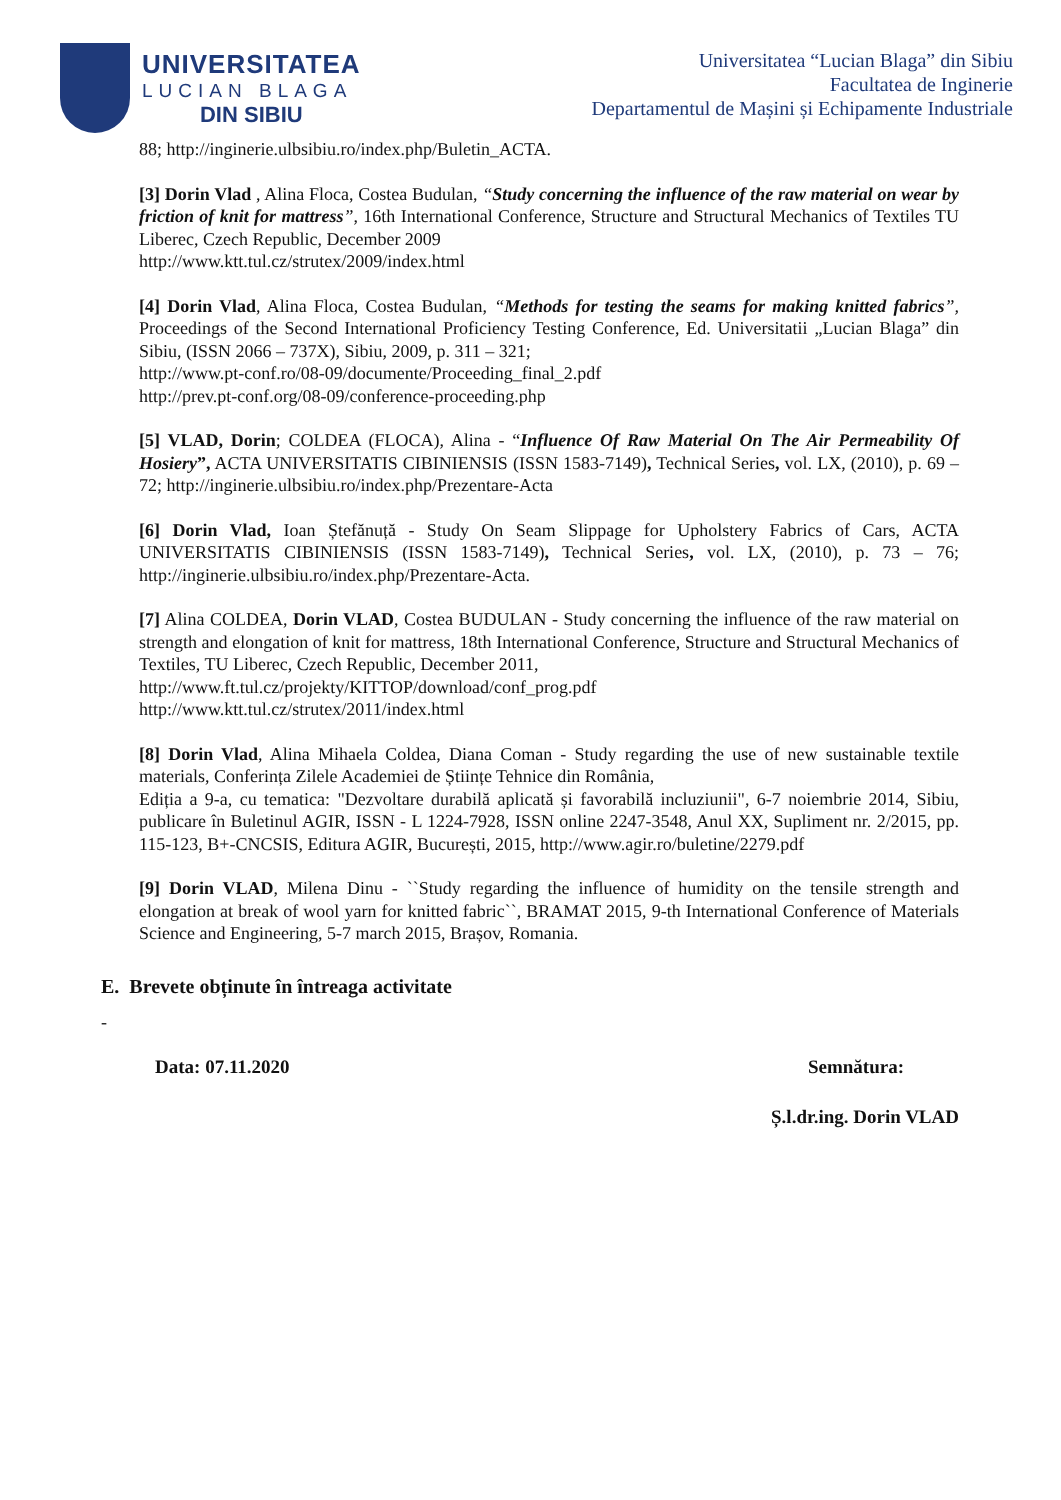UNIVERSITATEA
LUCIAN BLAGA
DIN SIBIU
Universitatea “Lucian Blaga” din Sibiu
Facultatea de Inginerie
Departamentul de Mașini și Echipamente Industriale
88; http://inginerie.ulbsibiu.ro/index.php/Buletin_ACTA.
[3] Dorin Vlad , Alina Floca, Costea Budulan, “Study concerning the influence of the raw material on wear by friction of knit for mattress”, 16th International Conference, Structure and Structural Mechanics of Textiles TU Liberec, Czech Republic, December 2009
http://www.ktt.tul.cz/strutex/2009/index.html
[4] Dorin Vlad, Alina Floca, Costea Budulan, “Methods for testing the seams for making knitted fabrics”, Proceedings of the Second International Proficiency Testing Conference, Ed. Universitatii „Lucian Blaga” din Sibiu, (ISSN 2066 – 737X), Sibiu, 2009, p. 311 – 321;
http://www.pt-conf.ro/08-09/documente/Proceeding_final_2.pdf
http://prev.pt-conf.org/08-09/conference-proceeding.php
[5] VLAD, Dorin; COLDEA (FLOCA), Alina - “Influence Of Raw Material On The Air Permeability Of Hosiery”, ACTA UNIVERSITATIS CIBINIENSIS (ISSN 1583-7149), Technical Series, vol. LX, (2010), p. 69 – 72; http://inginerie.ulbsibiu.ro/index.php/Prezentare-Acta
[6] Dorin Vlad, Ioan Ștefănuță - Study On Seam Slippage for Upholstery Fabrics of Cars, ACTA UNIVERSITATIS CIBINIENSIS (ISSN 1583-7149), Technical Series, vol. LX, (2010), p. 73 – 76; http://inginerie.ulbsibiu.ro/index.php/Prezentare-Acta.
[7] Alina COLDEA, Dorin VLAD, Costea BUDULAN - Study concerning the influence of the raw material on strength and elongation of knit for mattress, 18th International Conference, Structure and Structural Mechanics of Textiles, TU Liberec, Czech Republic, December 2011,
http://www.ft.tul.cz/projekty/KITTOP/download/conf_prog.pdf
http://www.ktt.tul.cz/strutex/2011/index.html
[8] Dorin Vlad, Alina Mihaela Coldea, Diana Coman - Study regarding the use of new sustainable textile materials, Conferința Zilele Academiei de Științe Tehnice din România,
Ediția a 9-a, cu tematica: "Dezvoltare durabilă aplicată și favorabilă incluziunii", 6-7 noiembrie 2014, Sibiu, publicare în Buletinul AGIR, ISSN - L 1224-7928, ISSN online 2247-3548, Anul XX, Supliment nr. 2/2015, pp. 115-123, B+-CNCSIS, Editura AGIR, București, 2015, http://www.agir.ro/buletine/2279.pdf
[9] Dorin VLAD, Milena Dinu - ``Study regarding the influence of humidity on the tensile strength and elongation at break of wool yarn for knitted fabric``, BRAMAT 2015, 9-th International Conference of Materials Science and Engineering, 5-7 march 2015, Brașov, Romania.
E. Brevete obținute în întreaga activitate
-
Data: 07.11.2020 Semnătura:
Ș.l.dr.ing. Dorin VLAD